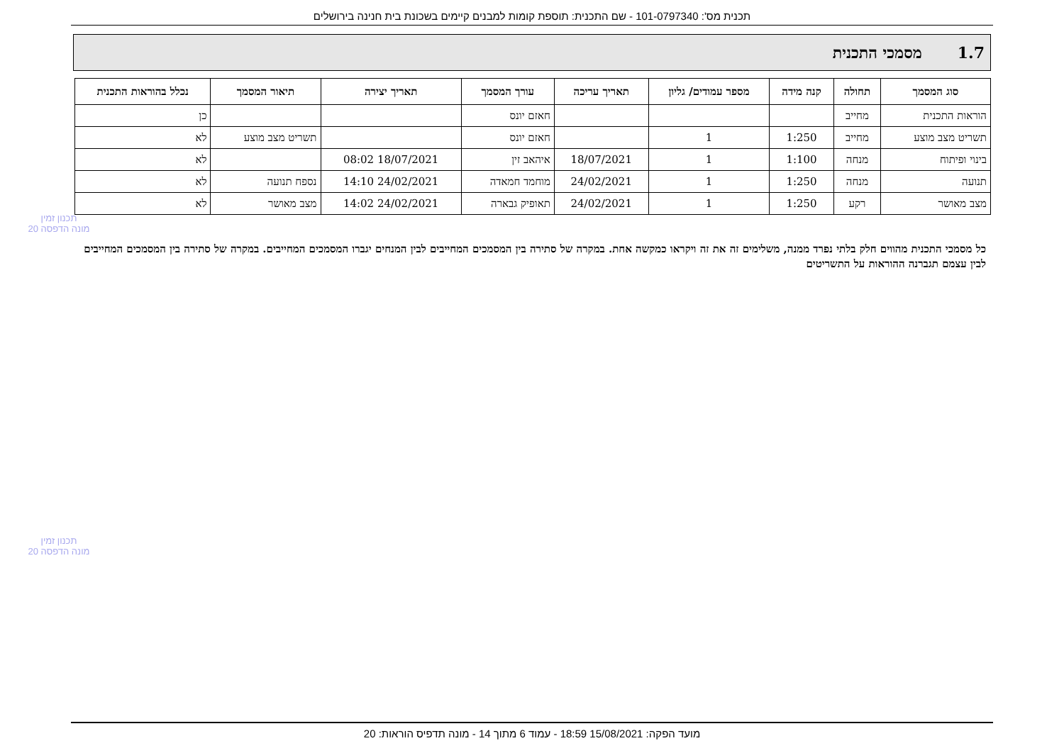תכנית מס': 101-0797340 - שם התכנית: תוספת קומות למבנים קיימים בשכונת בית חנינה בירושלים
1.7 מסמכי התכנית
| סוג המסמך | תחולה | קנה מידה | מספר עמודים/ גליון | תאריך עריכה | עורך המסמך | תאריך יצירה | תיאור המסמך | נכלל בהוראות התכנית |
| --- | --- | --- | --- | --- | --- | --- | --- | --- |
| הוראות התכנית | מחייב | | | | חאזם יונס | | | כן |
| תשריט מצב מוצע | מחייב | 1:250 | 1 | | חאזם יונס | | תשריט מצב מוצע | לא |
| בינוי ופיתוח | מנחה | 1:100 | 1 | 18/07/2021 | איהאב זין | 18/07/2021 08:02 | | לא |
| תנועה | מנחה | 1:250 | 1 | 24/02/2021 | מוחמד חמאדה | 24/02/2021 14:10 | נספח תנועה | לא |
| מצב מאושר | רקע | 1:250 | 1 | 24/02/2021 | תאופיק גבארה | 24/02/2021 14:02 | מצב מאושר | לא |
כל מסמכי התכנית מהווים חלק בלתי נפרד ממנה, משלימים זה את זה ויקראו כמקשה אחת. במקרה של סתירה בין המסמכים המחייבים לבין המנחים יגברו המסמכים המחייבים. במקרה של סתירה בין המסמכים המחייבים לבין עצמם תגברנה ההוראות על התשריטים
תכנון זמין
מונה הדפסה 20
תכנון זמין
מונה הדפסה 20
מועד הפקה: 15/08/2021 18:59 - עמוד 6 מתוך 14 - מונה תדפיס הוראות: 20